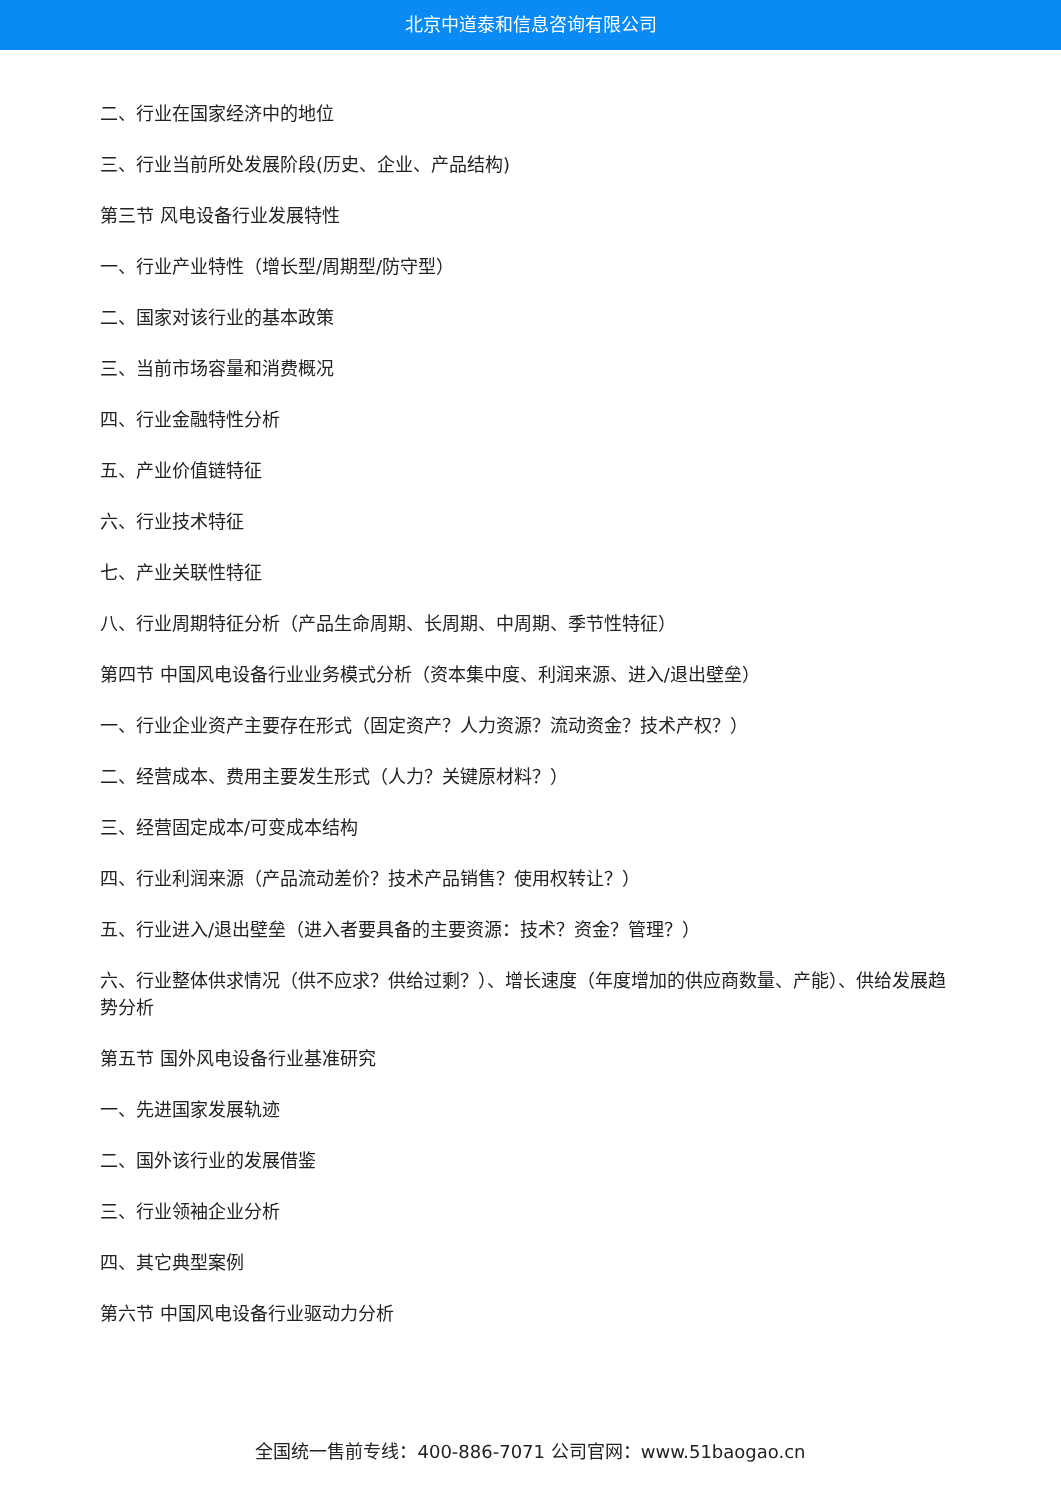北京中道泰和信息咨询有限公司
二、行业在国家经济中的地位
三、行业当前所处发展阶段(历史、企业、产品结构)
第三节 风电设备行业发展特性
一、行业产业特性（增长型/周期型/防守型）
二、国家对该行业的基本政策
三、当前市场容量和消费概况
四、行业金融特性分析
五、产业价值链特征
六、行业技术特征
七、产业关联性特征
八、行业周期特征分析（产品生命周期、长周期、中周期、季节性特征）
第四节 中国风电设备行业业务模式分析（资本集中度、利润来源、进入/退出壁垒）
一、行业企业资产主要存在形式（固定资产？人力资源？流动资金？技术产权？）
二、经营成本、费用主要发生形式（人力？关键原材料？）
三、经营固定成本/可变成本结构
四、行业利润来源（产品流动差价？技术产品销售？使用权转让？）
五、行业进入/退出壁垒（进入者要具备的主要资源：技术？资金？管理？）
六、行业整体供求情况（供不应求？供给过剩？）、增长速度（年度增加的供应商数量、产能）、供给发展趋势分析
第五节 国外风电设备行业基准研究
一、先进国家发展轨迹
二、国外该行业的发展借鉴
三、行业领袖企业分析
四、其它典型案例
第六节 中国风电设备行业驱动力分析
全国统一售前专线：400-886-7071 公司官网：www.51baogao.cn